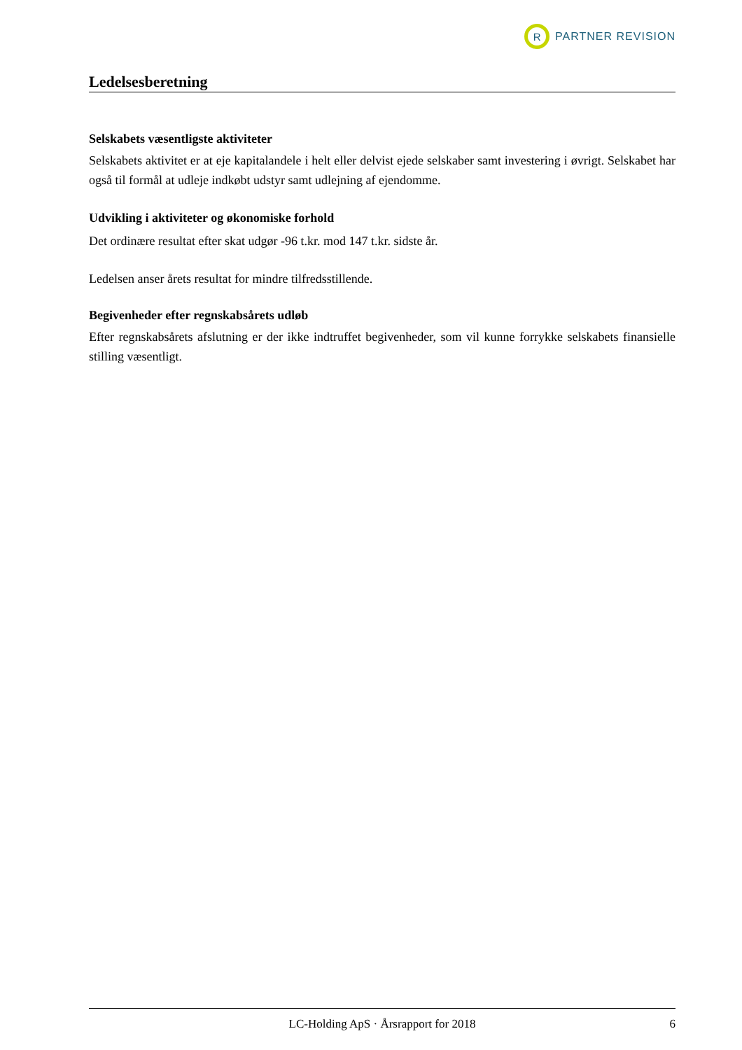R
PARTNER REVISION
Ledelsesberetning
Selskabets væsentligste aktiviteter
Selskabets aktivitet er at eje kapitalandele i helt eller delvist ejede selskaber samt investering i øvrigt. Selskabet har også til formål at udleje indkøbt udstyr samt udlejning af ejendomme.
Udvikling i aktiviteter og økonomiske forhold
Det ordinære resultat efter skat udgør -96 t.kr. mod 147 t.kr. sidste år.
Ledelsen anser årets resultat for mindre tilfredsstillende.
Begivenheder efter regnskabsårets udløb
Efter regnskabsårets afslutning er der ikke indtruffet begivenheder, som vil kunne forrykke selskabets finansielle stilling væsentligt.
LC-Holding ApS · Årsrapport for 2018 6